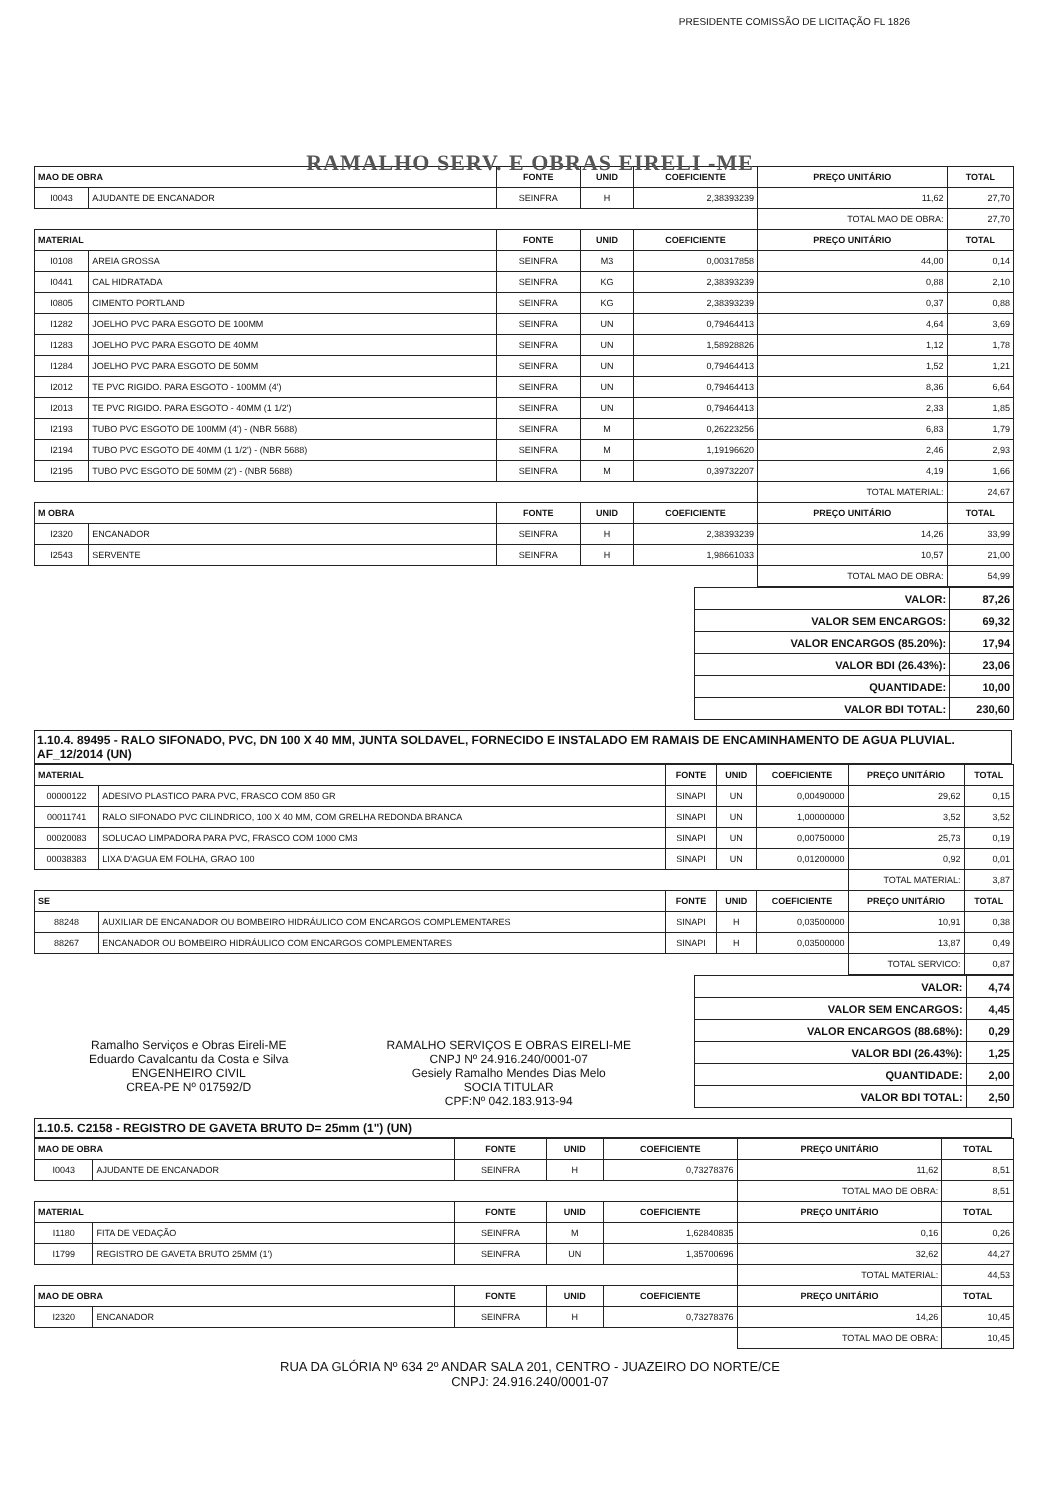RAMALHO SERV. E OBRAS EIRELI -ME
PRESIDENTE COMISSÃO DE LICITAÇÃO FL 1826
| MAO DE OBRA | | FONTE | UNID | COEFICIENTE | PREÇO UNITÁRIO | TOTAL |
| --- | --- | --- | --- | --- | --- | --- |
| I0043 | AJUDANTE DE ENCANADOR | SEINFRA | H | 2,38393239 | 11,62 | 27,70 |
| | | | | | TOTAL MAO DE OBRA: | 27,70 |
| MATERIAL | | FONTE | UNID | COEFICIENTE | PREÇO UNITÁRIO | TOTAL |
| I0108 | AREIA GROSSA | SEINFRA | M3 | 0,00317858 | 44,00 | 0,14 |
| I0441 | CAL HIDRATADA | SEINFRA | KG | 2,38393239 | 0,88 | 2,10 |
| I0805 | CIMENTO PORTLAND | SEINFRA | KG | 2,38393239 | 0,37 | 0,88 |
| I1282 | JOELHO PVC PARA ESGOTO DE 100MM | SEINFRA | UN | 0,79464413 | 4,64 | 3,69 |
| I1283 | JOELHO PVC PARA ESGOTO DE 40MM | SEINFRA | UN | 1,58928826 | 1,12 | 1,78 |
| I1284 | JOELHO PVC PARA ESGOTO DE 50MM | SEINFRA | UN | 0,79464413 | 1,52 | 1,21 |
| I2012 | TE PVC RIGIDO. PARA ESGOTO - 100MM (4') | SEINFRA | UN | 0,79464413 | 8,36 | 6,64 |
| I2013 | TE PVC RIGIDO. PARA ESGOTO - 40MM (1 1/2') | SEINFRA | UN | 0,79464413 | 2,33 | 1,85 |
| I2193 | TUBO PVC ESGOTO DE 100MM (4') - (NBR 5688) | SEINFRA | M | 0,26223256 | 6,83 | 1,79 |
| I2194 | TUBO PVC ESGOTO DE 40MM (1 1/2') - (NBR 5688) | SEINFRA | M | 1,19196620 | 2,46 | 2,93 |
| I2195 | TUBO PVC ESGOTO DE 50MM (2') - (NBR 5688) | SEINFRA | M | 0,39732207 | 4,19 | 1,66 |
| | | | | | TOTAL MATERIAL: | 24,67 |
| M OBRA | | FONTE | UNID | COEFICIENTE | PREÇO UNITÁRIO | TOTAL |
| I2320 | ENCANADOR | SEINFRA | H | 2,38393239 | 14,26 | 33,99 |
| I2543 | SERVENTE | SEINFRA | H | 1,98661033 | 10,57 | 21,00 |
| | | | | | TOTAL MAO DE OBRA: | 54,99 |
| VALOR: | 87,26 |
| VALOR SEM ENCARGOS: | 69,32 |
| VALOR ENCARGOS (85.20%): | 17,94 |
| VALOR BDI (26.43%): | 23,06 |
| QUANTIDADE: | 10,00 |
| VALOR BDI TOTAL: | 230,60 |
1.10.4. 89495 - RALO SIFONADO, PVC, DN 100 X 40 MM, JUNTA SOLDAVEL, FORNECIDO E INSTALADO EM RAMAIS DE ENCAMINHAMENTO DE AGUA PLUVIAL. AF_12/2014 (UN)
| MATERIAL | | FONTE | UNID | COEFICIENTE | PREÇO UNITÁRIO | TOTAL |
| --- | --- | --- | --- | --- | --- | --- |
| 00000122 | ADESIVO PLASTICO PARA PVC, FRASCO COM 850 GR | SINAPI | UN | 0,00490000 | 29,62 | 0,15 |
| 00011741 | RALO SIFONADO PVC CILINDRICO, 100 X 40 MM, COM GRELHA REDONDA BRANCA | SINAPI | UN | 1,00000000 | 3,52 | 3,52 |
| 00020083 | SOLUCAO LIMPADORA PARA PVC, FRASCO COM 1000 CM3 | SINAPI | UN | 0,00750000 | 25,73 | 0,19 |
| 00038383 | LIXA D'AGUA EM FOLHA, GRAO 100 | SINAPI | UN | 0,01200000 | 0,92 | 0,01 |
| | | | | | TOTAL MATERIAL: | 3,87 |
| SE | | FONTE | UNID | COEFICIENTE | PREÇO UNITÁRIO | TOTAL |
| 88248 | AUXILIAR DE ENCANADOR OU BOMBEIRO HIDRÁULICO COM ENCARGOS COMPLEMENTARES | SINAPI | H | 0,03500000 | 10,91 | 0,38 |
| 88267 | ENCANADOR OU BOMBEIRO HIDRÁULICO COM ENCARGOS COMPLEMENTARES | SINAPI | H | 0,03500000 | 13,87 | 0,49 |
| | | | | | TOTAL SERVICO: | 0,87 |
Ramalho Serviços e Obras Eireli-ME
Eduardo Cavalcantu da Costa e Silva
ENGENHEIRO CIVIL
CREA-PE Nº 017592/D
RAMALHO SERVIÇOS E OBRAS EIRELI-ME
CNPJ Nº 24.916.240/0001-07
Gesiely Ramalho Mendes Dias Melo
SOCIA TITULAR
CPF:Nº 042.183.913-94
| VALOR: | 4,74 |
| VALOR SEM ENCARGOS: | 4,45 |
| VALOR ENCARGOS (88.68%): | 0,29 |
| VALOR BDI (26.43%): | 1,25 |
| QUANTIDADE: | 2,00 |
| VALOR BDI TOTAL: | 2,50 |
1.10.5. C2158 - REGISTRO DE GAVETA BRUTO D= 25mm (1") (UN)
| MAO DE OBRA | | FONTE | UNID | COEFICIENTE | PREÇO UNITÁRIO | TOTAL |
| --- | --- | --- | --- | --- | --- | --- |
| I0043 | AJUDANTE DE ENCANADOR | SEINFRA | H | 0,73278376 | 11,62 | 8,51 |
| | | | | | TOTAL MAO DE OBRA: | 8,51 |
| MATERIAL | | FONTE | UNID | COEFICIENTE | PREÇO UNITÁRIO | TOTAL |
| I1180 | FITA DE VEDAÇÃO | SEINFRA | M | 1,62840835 | 0,16 | 0,26 |
| I1799 | REGISTRO DE GAVETA BRUTO 25MM (1') | SEINFRA | UN | 1,35700696 | 32,62 | 44,27 |
| | | | | | TOTAL MATERIAL: | 44,53 |
| MAO DE OBRA | | FONTE | UNID | COEFICIENTE | PREÇO UNITÁRIO | TOTAL |
| I2320 | ENCANADOR | SEINFRA | H | 0,73278376 | 14,26 | 10,45 |
| | | | | | TOTAL MAO DE OBRA: | 10,45 |
RUA DA GLÓRIA Nº 634 2º ANDAR SALA 201, CENTRO - JUAZEIRO DO NORTE/CE
CNPJ: 24.916.240/0001-07